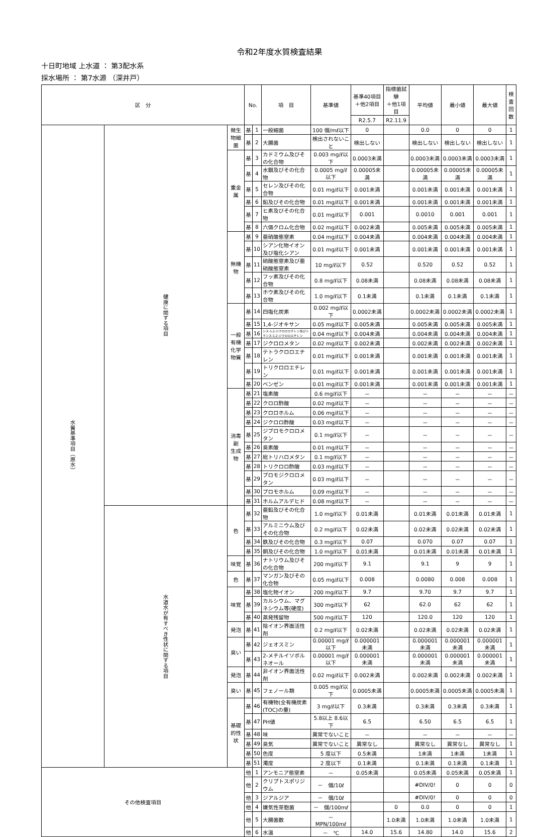令和2年度水質検査結果
十日町地域 上水道 ： 第3配水系
採水場所 ： 第7水源 （深井戸）
| 区 分 | | | No. | | 項 目 | 基準値 | 基準40項目 ＋他2項目 | 指標菌試験 ＋他1項目 | 平均値 | 最小値 | 最大値 | 検査 回数 |
| --- | --- | --- | --- | --- | --- | --- | --- | --- | --- | --- | --- | --- |
| | | | | | | | R2.5.7 | R2.11.9 | | | | |
| 水質基準項目（原水） | 健康に関する項目 | 微生物細菌 | 基 | 1 | 一般細菌 | 100 個/mℓ以下 | 0 | | 0.0 | 0 | 0 | 1 |
| | | | 基 | 2 | 大腸菌 | 検出されないこと | 検出しない | | 検出しない | 検出しない | 検出しない | 1 |
| | | 重金属 | 基 | 3 | カドミウム及びその化合物 | 0.003 mg/ℓ以下 | 0.0003未満 | | 0.0003未満 | 0.0003未満 | 0.0003未満 | 1 |
| | | | 基 | 4 | 水銀及びその化合物 | 0.0005 mg/ℓ以下 | 0.00005未満 | | 0.00005未満 | 0.00005未満 | 0.00005未満 | 1 |
| | | | 基 | 5 | セレン及びその化合物 | 0.01 mg/ℓ以下 | 0.001未満 | | 0.001未満 | 0.001未満 | 0.001未満 | 1 |
| | | | 基 | 6 | 鉛及びその化合物 | 0.01 mg/ℓ以下 | 0.001未満 | | 0.001未満 | 0.001未満 | 0.001未満 | 1 |
| | | | 基 | 7 | ヒ素及びその化合物 | 0.01 mg/ℓ以下 | 0.001 | | 0.0010 | 0.001 | 0.001 | 1 |
| | | | 基 | 8 | 六価クロム化合物 | 0.02 mg/ℓ以下 | 0.002未満 | | 0.005未満 | 0.005未満 | 0.005未満 | 1 |
| | | 無機物 | 基 | 9 | 亜硝酸態窒素 | 0.04 mg/ℓ以下 | 0.004未満 | | 0.004未満 | 0.004未満 | 0.004未満 | 1 |
| | | | 基 | 10 | シアン化物イオン及び塩化シアン | 0.01 mg/ℓ以下 | 0.001未満 | | 0.001未満 | 0.001未満 | 0.001未満 | 1 |
| | | | 基 | 11 | 硝酸態窒素及び亜硝酸態窒素 | 10 mg/ℓ以下 | 0.52 | | 0.520 | 0.52 | 0.52 | 1 |
| | | | 基 | 12 | フッ素及びその化合物 | 0.8 mg/ℓ以下 | 0.08未満 | | 0.08未満 | 0.08未満 | 0.08未満 | 1 |
| | | | 基 | 13 | ホウ素及びその化合物 | 1.0 mg/ℓ以下 | 0.1未満 | | 0.1未満 | 0.1未満 | 0.1未満 | 1 |
| | | 一般有機 化学物質 | 基 | 14 | 四塩化炭素 | 0.002 mg/ℓ以下 | 0.0002未満 | | 0.0002未満 | 0.0002未満 | 0.0002未満 | 1 |
| | | | 基 | 15 | 1,4-ジオキサン | 0.05 mg/ℓ以下 | 0.005未満 | | 0.005未満 | 0.005未満 | 0.005未満 | 1 |
| | | | 基 | 16 | シス-1,2-ジクロロエチレン及びトランス-1,2-ジクロロエチレン | 0.04 mg/ℓ以下 | 0.004未満 | | 0.004未満 | 0.004未満 | 0.004未満 | 1 |
| | | | 基 | 17 | ジクロロメタン | 0.02 mg/ℓ以下 | 0.002未満 | | 0.002未満 | 0.002未満 | 0.002未満 | 1 |
| | | | 基 | 18 | テトラクロロエチレン | 0.01 mg/ℓ以下 | 0.001未満 | | 0.001未満 | 0.001未満 | 0.001未満 | 1 |
| | | | 基 | 19 | トリクロロエチレン | 0.01 mg/ℓ以下 | 0.001未満 | | 0.001未満 | 0.001未満 | 0.001未満 | 1 |
| | | | 基 | 20 | ベンゼン | 0.01 mg/ℓ以下 | 0.001未満 | | 0.001未満 | 0.001未満 | 0.001未満 | 1 |
| | | 消毒副 生成物 | 基 | 21 | 塩素酸 | 0.6 mg/ℓ以下 | － | | － | － | － | － |
| | | | 基 | 22 | クロロ酢酸 | 0.02 mg/ℓ以下 | － | | － | － | － | － |
| | | | 基 | 23 | クロロホルム | 0.06 mg/ℓ以下 | － | | － | － | － | － |
| | | | 基 | 24 | ジクロロ酢酸 | 0.03 mg/ℓ以下 | － | | － | － | － | － |
| | | | 基 | 25 | ジブロモクロロメタン | 0.1 mg/ℓ以下 | － | | － | － | － | － |
| | | | 基 | 26 | 臭素酸 | 0.01 mg/ℓ以下 | － | | － | － | － | － |
| | | | 基 | 27 | 総トリハロメタン | 0.1 mg/ℓ以下 | － | | － | － | － | － |
| | | | 基 | 28 | トリクロロ酢酸 | 0.03 mg/ℓ以下 | － | | － | － | － | － |
| | | | 基 | 29 | ブロモジクロロメタン | 0.03 mg/ℓ以下 | － | | － | － | － | － |
| | | | 基 | 30 | ブロモホルム | 0.09 mg/ℓ以下 | － | | － | － | － | － |
| | | | 基 | 31 | ホルムアルデヒド | 0.08 mg/ℓ以下 | － | | － | － | － | － |
| | 水道水が有すべき性状に関する項目 | 色 | 基 | 32 | 亜鉛及びその化合物 | 1.0 mg/ℓ以下 | 0.01未満 | | 0.01未満 | 0.01未満 | 0.01未満 | 1 |
| | | | 基 | 33 | アルミニウム及びその化合物 | 0.2 mg/ℓ以下 | 0.02未満 | | 0.02未満 | 0.02未満 | 0.02未満 | 1 |
| | | | 基 | 34 | 鉄及びその化合物 | 0.3 mg/ℓ以下 | 0.07 | | 0.070 | 0.07 | 0.07 | 1 |
| | | | 基 | 35 | 銅及びその化合物 | 1.0 mg/ℓ以下 | 0.01未満 | | 0.01未満 | 0.01未満 | 0.01未満 | 1 |
| | | 味覚 | 基 | 36 | ナトリウム及びその化合物 | 200 mg/ℓ以下 | 9.1 | | 9.1 | 9 | 9 | 1 |
| | | 色 | 基 | 37 | マンガン及びその化合物 | 0.05 mg/ℓ以下 | 0.008 | | 0.0080 | 0.008 | 0.008 | 1 |
| | | 味覚 | 基 | 38 | 塩化物イオン | 200 mg/ℓ以下 | 9.7 | | 9.70 | 9.7 | 9.7 | 1 |
| | | | 基 | 39 | カルシウム、マグネシウム等(硬度) | 300 mg/ℓ以下 | 62 | | 62.0 | 62 | 62 | 1 |
| | | | 基 | 40 | 蒸発残留物 | 500 mg/ℓ以下 | 120 | | 120.0 | 120 | 120 | 1 |
| | | 発泡 | 基 | 41 | 陰イオン界面活性剤 | 0.2 mg/ℓ以下 | 0.02未満 | | 0.02未満 | 0.02未満 | 0.02未満 | 1 |
| | | 臭い | 基 | 42 | ジェオスミン | 0.00001 mg/ℓ以下 | 0.000001未満 | | 0.000001未満 | 0.000001未満 | 0.000001未満 | 1 |
| | | | 基 | 43 | 2-メチルイソボルネオール | 0.00001 mg/ℓ以下 | 0.000001未満 | | 0.000001未満 | 0.000001未満 | 0.000001未満 | 1 |
| | | 発泡 | 基 | 44 | 非イオン界面活性剤 | 0.02 mg/ℓ以下 | 0.002未満 | | 0.002未満 | 0.002未満 | 0.002未満 | 1 |
| | | 臭い | 基 | 45 | フェノール類 | 0.005 mg/ℓ以下 | 0.0005未満 | | 0.0005未満 | 0.0005未満 | 0.0005未満 | 1 |
| | | 基礎的性状 | 基 | 46 | 有機物(全有機炭素(TOC)の量) | 3 mg/ℓ以下 | 0.3未満 | | 0.3未満 | 0.3未満 | 0.3未満 | 1 |
| | | | 基 | 47 | PH値 | 5.8以上 8.6以下 | 6.5 | | 6.50 | 6.5 | 6.5 | 1 |
| | | | 基 | 48 | 味 | 異常でないこと | － | | － | － | － | － |
| | | | 基 | 49 | 臭気 | 異常でないこと | 異常なし | | 異常なし | 異常なし | 異常なし | 1 |
| | | | 基 | 50 | 色度 | 5 度以下 | 0.5未満 | | 1未満 | 1未満 | 1未満 | 1 |
| | | | 基 | 51 | 濁度 | 2 度以下 | 0.1未満 | | 0.1未満 | 0.1未満 | 0.1未満 | 1 |
| その他検査項目 | | | 他 | 1 | アンモニア態窒素 | － | 0.05未満 | | 0.05未満 | 0.05未満 | 0.05未満 | 1 |
| | | | 他 | 2 | クリプトスポリジウム | － 個/10ℓ | | | #DIV/0! | 0 | 0 | 0 |
| | | | 他 | 3 | ジアルジア | － 個/10ℓ | | | #DIV/0! | 0 | 0 | 0 |
| | | | 他 | 4 | 嫌気性芽胞菌 | － 個/100mℓ | | 0 | 0.0 | 0 | 0 | 1 |
| | | | 他 | 5 | 大腸菌数 | － MPN/100mℓ | | 1.0未満 | 1.0未満 | 1.0未満 | 1.0未満 | 1 |
| | | | 他 | 6 | 水温 | － ℃ | 14.0 | 15.6 | 14.80 | 14.0 | 15.6 | 2 |